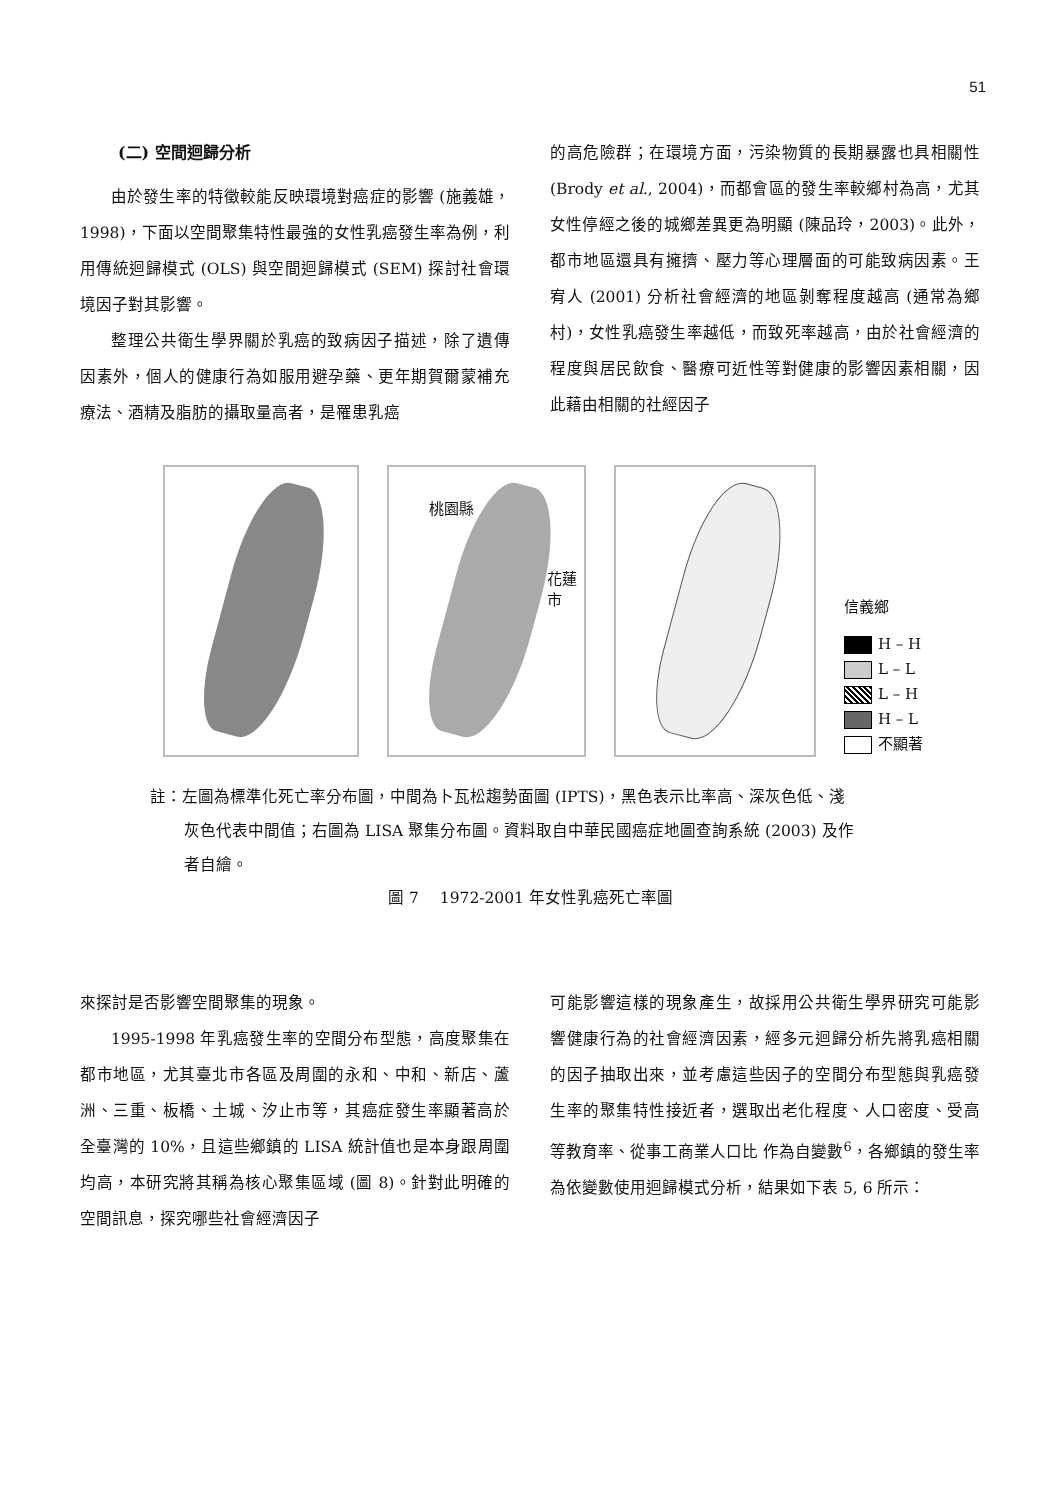51
(二) 空間迴歸分析
由於發生率的特徵較能反映環境對癌症的影響 (施義雄，1998)，下面以空間聚集特性最強的女性乳癌發生率為例，利用傳統迴歸模式 (OLS) 與空間迴歸模式 (SEM) 探討社會環境因子對其影響。
整理公共衛生學界關於乳癌的致病因子描述，除了遺傳因素外，個人的健康行為如服用避孕藥、更年期賀爾蒙補充療法、酒精及脂肪的攝取量高者，是罹患乳癌
的高危險群；在環境方面，污染物質的長期暴露也具相關性 (Brody et al., 2004)，而都會區的發生率較鄉村為高，尤其女性停經之後的城鄉差異更為明顯 (陳品玲，2003)。此外，都市地區還具有擁擠、壓力等心理層面的可能致病因素。王宥人 (2001) 分析社會經濟的地區剝奪程度越高 (通常為鄉村)，女性乳癌發生率越低，而致死率越高，由於社會經濟的程度與居民飲食、醫療可近性等對健康的影響因素相關，因此藉由相關的社經因子
桃園縣
花蓮市
信義鄉
H – H
L – L
L – H
H – L
不顯著
註：左圖為標準化死亡率分布圖，中間為卜瓦松趨勢面圖 (IPTS)，黑色表示比率高、深灰色低、淺
灰色代表中間值；右圖為 LISA 聚集分布圖。資料取自中華民國癌症地圖查詢系統 (2003) 及作
者自繪。
圖 7　 1972-2001 年女性乳癌死亡率圖
來探討是否影響空間聚集的現象。
1995-1998 年乳癌發生率的空間分布型態，高度聚集在都市地區，尤其臺北市各區及周圍的永和、中和、新店、蘆洲、三重、板橋、土城、汐止市等，其癌症發生率顯著高於全臺灣的 10%，且這些鄉鎮的 LISA 統計值也是本身跟周圍均高，本研究將其稱為核心聚集區域 (圖 8)。針對此明確的空間訊息，探究哪些社會經濟因子
可能影響這樣的現象產生，故採用公共衛生學界研究可能影響健康行為的社會經濟因素，經多元迴歸分析先將乳癌相關的因子抽取出來，並考慮這些因子的空間分布型態與乳癌發生率的聚集特性接近者，選取出老化程度、人口密度、受高等教育率、從事工商業人口比 作為自變數<sup>6</sup>，各鄉鎮的發生率為依變數使用迴歸模式分析，結果如下表 5, 6 所示：